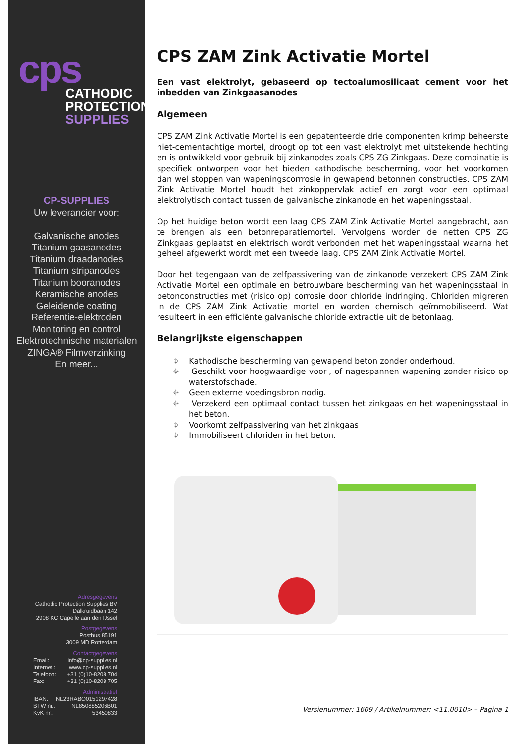cps
CATHODIC
PROTECTION
SUPPLIES
CP-SUPPLIES
Uw leverancier voor:
Galvanische anodes
Titanium gaasanodes
Titanium draadanodes
Titanium stripanodes
Titanium booranodes
Keramische anodes
Geleidende coating
Referentie-elektroden
Monitoring en control
Elektrotechnische materialen
ZINGA® Filmverzinking
En meer...
Adresgegevens
Cathodic Protection Supplies BV
Dalkruidbaan 142
2908 KC Capelle aan den IJssel
Postgegevens
Postbus 85191
3009 MD Rotterdam
Contactgegevens
Email: info@cp-supplies.nl
Internet : www.cp-supplies.nl
Telefoon: +31 (0)10-8208 704
Fax: +31 (0)10-8208 705
Administratief
IBAN: NL23RABO0151297428
BTW nr.: NL850885206B01
KvK nr.: 53450833
CPS ZAM Zink Activatie Mortel
Een vast elektrolyt, gebaseerd op tectoalumosilicaat cement voor het inbedden van Zinkgaasanodes
Algemeen
CPS ZAM Zink Activatie Mortel is een gepatenteerde drie componenten krimp beheerste niet-cementachtige mortel, droogt op tot een vast elektrolyt met uitstekende hechting en is ontwikkeld voor gebruik bij zinkanodes zoals CPS ZG Zinkgaas. Deze combinatie is specifiek ontworpen voor het bieden kathodische bescherming, voor het voorkomen dan wel stoppen van wapeningscorrrosie in gewapend betonnen constructies. CPS ZAM Zink Activatie Mortel houdt het zinkoppervlak actief en zorgt voor een optimaal elektrolytisch contact tussen de galvanische zinkanode en het wapeningsstaal.
Op het huidige beton wordt een laag CPS ZAM Zink Activatie Mortel aangebracht, aan te brengen als een betonreparatiemortel. Vervolgens worden de netten CPS ZG Zinkgaas geplaatst en elektrisch wordt verbonden met het wapeningsstaal waarna het geheel afgewerkt wordt met een tweede laag. CPS ZAM Zink Activatie Mortel.
Door het tegengaan van de zelfpassivering van de zinkanode verzekert CPS ZAM Zink Activatie Mortel een optimale en betrouwbare bescherming van het wapeningsstaal in betonconstructies met (risico op) corrosie door chloride indringing. Chloriden migreren in de CPS ZAM Zink Activatie mortel en worden chemisch geïmmobiliseerd. Wat resulteert in een efficiënte galvanische chloride extractie uit de betonlaag.
Belangrijkste eigenschappen
⌖ Kathodische bescherming van gewapend beton zonder onderhoud.
⌖ Geschikt voor hoogwaardige voor-, of nagespannen wapening zonder risico op waterstofschade.
⌖ Geen externe voedingsbron nodig.
⌖ Verzekerd een optimaal contact tussen het zinkgaas en het wapeningsstaal in het beton.
⌖ Voorkomt zelfpassivering van het zinkgaas
⌖ Immobiliseert chloriden in het beton.
Versienummer: 1609 / Artikelnummer: <11.0010> – Pagina 1